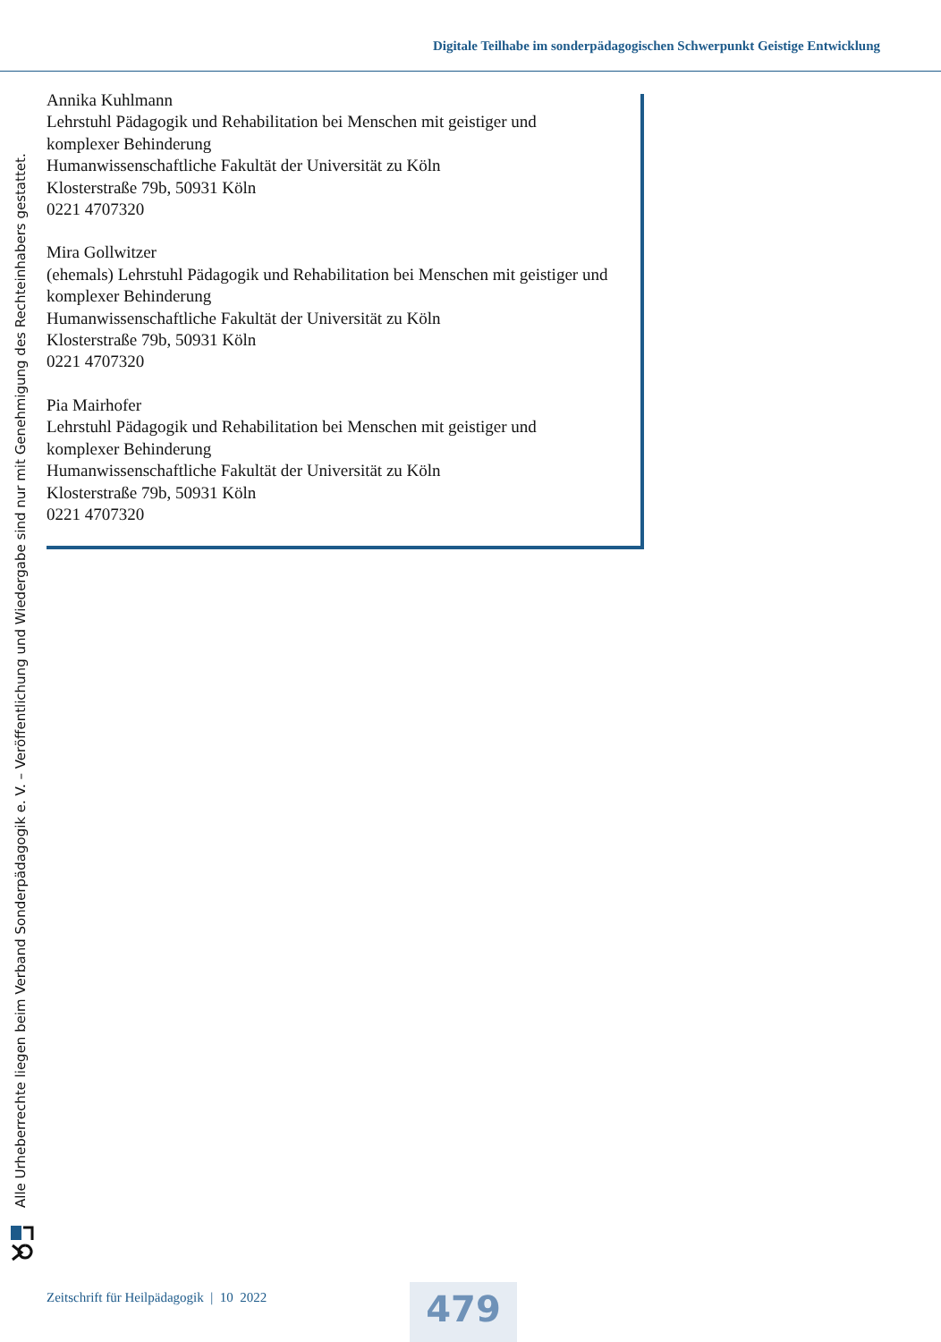Digitale Teilhabe im sonderpädagogischen Schwerpunkt Geistige Entwicklung
Alle Urheberrechte liegen beim Verband Sonderpädagogik e. V. – Veröffentlichung und Wiedergabe sind nur mit Genehmigung des Rechteinhabers gestattet.
Annika Kuhlmann
Lehrstuhl Pädagogik und Rehabilitation bei Menschen mit geistiger und
komplexer Behinderung
Humanwissenschaftliche Fakultät der Universität zu Köln
Klosterstraße 79b, 50931 Köln
0221 4707320
Mira Gollwitzer
(ehemals) Lehrstuhl Pädagogik und Rehabilitation bei Menschen mit geistiger und
komplexer Behinderung
Humanwissenschaftliche Fakultät der Universität zu Köln
Klosterstraße 79b, 50931 Köln
0221 4707320
Pia Mairhofer
Lehrstuhl Pädagogik und Rehabilitation bei Menschen mit geistiger und
komplexer Behinderung
Humanwissenschaftliche Fakultät der Universität zu Köln
Klosterstraße 79b, 50931 Köln
0221 4707320
Zeitschrift für Heilpädagogik | 10 2022
479